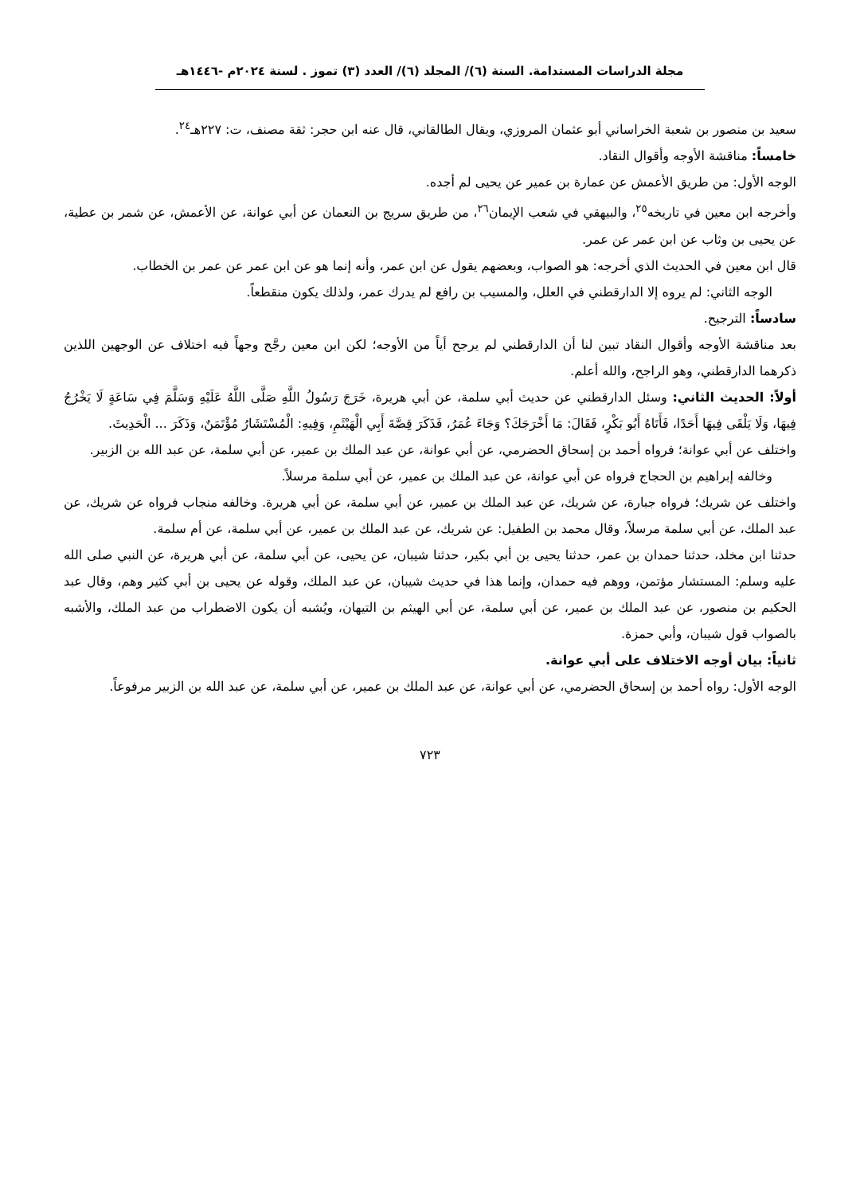مجلة الدراسات المستدامة. السنة (٦)/ المجلد (٦)/ العدد (٣) تموز . لسنة ٢٠٢٤م -١٤٤٦هـ
سعيد بن منصور بن شعبة الخراساني أبو عثمان المروزي، ويقال الطالقاني، قال عنه ابن حجر: ثقة مصنف، ت: ٢٢٧هـ<sup>٢٤</sup>.
خامساً: مناقشة الأوجه وأقوال النقاد.
الوجه الأول: من طريق الأعمش عن عمارة بن عمير عن يحيى لم أجده.
وأخرجه ابن معين في تاريخه<sup>٢٥</sup>، والبيهقي في شعب الإيمان<sup>٢٦</sup>، من طريق سريج بن النعمان عن أبي عوانة، عن الأعمش، عن شمر بن عطية، عن يحيى بن وثاب عن ابن عمر عن عمر.
قال ابن معين في الحديث الذي أخرجه: هو الصواب، وبعضهم يقول عن ابن عمر، وأنه إنما هو عن ابن عمر عن عمر بن الخطاب.
الوجه الثاني: لم يروه إلا الدارقطني في العلل، والمسيب بن رافع لم يدرك عمر، ولذلك يكون منقطعاً.
سادساً: الترجيح.
بعد مناقشة الأوجه وأقوال النقاد تبين لنا أن الدارقطني لم يرجح أياً من الأوجه؛ لكن ابن معين رجَّح وجهاً فيه اختلاف عن الوجهين اللذين ذكرهما الدارقطني، وهو الراجح، والله أعلم.
أولاً: الحديث الثاني: وسئل الدارقطني عن حديث أبي سلمة، عن أبي هريرة، خَرَجَ رَسُولُ اللَّهِ صَلَّى اللَّهُ عَلَيْهِ وَسَلَّمَ فِي سَاعَةٍ لَا يَخْرُجُ فِيهَا، وَلَا يَلْقَى فِيهَا أَحَدًا، فَأَتَاهُ أَبُو بَكْرٍ، فَقَالَ: مَا أَخْرَجَكَ؟ وَجَاءَ عُمَرُ، فَذَكَرَ قِصَّةَ أَبِي الْهَيْثَمِ، وَفِيهِ: الْمُسْتَشَارُ مُؤْتَمَنٌ، وَذَكَرَ ... الْحَدِيثَ.
واختلف عن أبي عوانة؛ فرواه أحمد بن إسحاق الحضرمي، عن أبي عوانة، عن عبد الملك بن عمير، عن أبي سلمة، عن عبد الله بن الزبير.
وخالفه إبراهيم بن الحجاج فرواه عن أبي عوانة، عن عبد الملك بن عمير، عن أبي سلمة مرسلاً.
واختلف عن شريك؛ فرواه جبارة، عن شريك، عن عبد الملك بن عمير، عن أبي سلمة، عن أبي هريرة. وخالفه منجاب فرواه عن شريك، عن عبد الملك، عن أبي سلمة مرسلاً، وقال محمد بن الطفيل: عن شريك، عن عبد الملك بن عمير، عن أبي سلمة، عن أم سلمة.
حدثنا ابن مخلد، حدثنا حمدان بن عمر، حدثنا يحيى بن أبي بكير، حدثنا شيبان، عن يحيى، عن أبي سلمة، عن أبي هريرة، عن النبي صلى الله عليه وسلم: المستشار مؤتمن، ووهم فيه حمدان، وإنما هذا في حديث شيبان، عن عبد الملك، وقوله عن يحيى بن أبي كثير وهم، وقال عبد الحكيم بن منصور، عن عبد الملك بن عمير، عن أبي سلمة، عن أبي الهيثم بن التيهان، ويُشبه أن يكون الاضطراب من عبد الملك، والأشبه بالصواب قول شيبان، وأبي حمزة.
ثانياً: بيان أوجه الاختلاف على أبي عوانة.
الوجه الأول: رواه أحمد بن إسحاق الحضرمي، عن أبي عوانة، عن عبد الملك بن عمير، عن أبي سلمة، عن عبد الله بن الزبير مرفوعاً.
٧٢٣